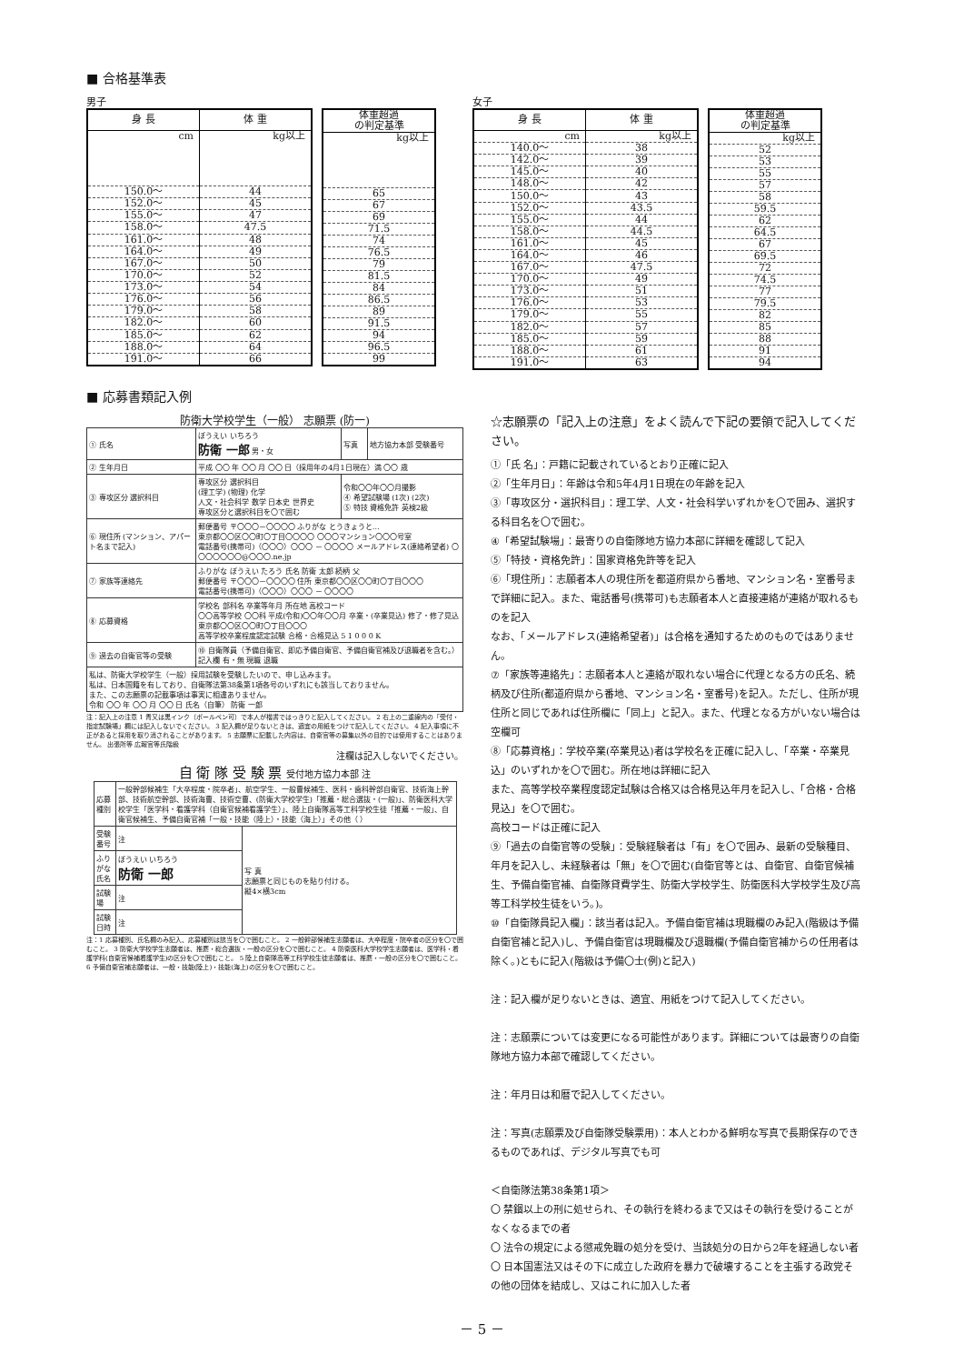■ 合格基準表
男子
| 身 長 | 体 重 |
| --- | --- |
| cm | kg以上 |
| 150.0～ | 44 |
| 152.0～ | 45 |
| 155.0～ | 47 |
| 158.0～ | 47.5 |
| 161.0～ | 48 |
| 164.0～ | 49 |
| 167.0～ | 50 |
| 170.0～ | 52 |
| 173.0～ | 54 |
| 176.0～ | 56 |
| 179.0～ | 58 |
| 182.0～ | 60 |
| 185.0～ | 62 |
| 188.0～ | 64 |
| 191.0～ | 66 |
| 体重超過 の判定基準 |
| --- |
| kg以上 |
| 65 |
| 67 |
| 69 |
| 71.5 |
| 74 |
| 76.5 |
| 79 |
| 81.5 |
| 84 |
| 86.5 |
| 89 |
| 91.5 |
| 94 |
| 96.5 |
| 99 |
女子
| 身 長 | 体 重 |
| --- | --- |
| cm | kg以上 |
| 140.0～ | 38 |
| 142.0～ | 39 |
| 145.0～ | 40 |
| 148.0～ | 42 |
| 150.0～ | 43 |
| 152.0～ | 43.5 |
| 155.0～ | 44 |
| 158.0～ | 44.5 |
| 161.0～ | 45 |
| 164.0～ | 46 |
| 167.0～ | 47.5 |
| 170.0～ | 49 |
| 173.0～ | 51 |
| 176.0～ | 53 |
| 179.0～ | 55 |
| 182.0～ | 57 |
| 185.0～ | 59 |
| 188.0～ | 61 |
| 191.0～ | 63 |
| 体重超過 の判定基準 |
| --- |
| kg以上 |
| 52 |
| 53 |
| 55 |
| 57 |
| 58 |
| 59.5 |
| 62 |
| 64.5 |
| 67 |
| 69.5 |
| 72 |
| 74.5 |
| 77 |
| 79.5 |
| 82 |
| 85 |
| 88 |
| 91 |
| 94 |
■ 応募書類記入例
防衛大学校学生（一般） 志願票 (防一)
| ① 氏名 | ぼうえい いちろう 防衛 一郎 男・女 | 写真 | 地方協力本部 受験番号 |
| ② 生年月日 | 平成 〇〇 年 〇〇 月 〇〇 日（採用年の4月1日現在）満 〇〇 歳 | | |
| ③ 専攻区分 選択科目 | 専攻区分 選択科目 (理工学) (物理) 化学 人文・社会科学 数学 日本史 世界史 専攻区分と選択科目を〇で囲む | 令和〇〇年〇〇月撮影 ④ 希望試験場 (1次) (2次) ⑤ 特技 資格免許 英検2級 | |
| ⑥ 現住所 (マンション、アパート名まで記入) | 郵便番号 〒〇〇〇－〇〇〇〇 ふりがな とうきょうと… 東京都〇〇区〇〇町〇丁目〇〇〇〇 〇〇〇マンション〇〇〇号室 電話番号(携帯可)（〇〇〇）〇〇〇 － 〇〇〇〇 メールアドレス(連絡希望者) 〇〇〇〇〇〇〇@〇〇〇.ne.jp | | |
| ⑦ 家族等連絡先 | ふりがな ぼうえい たろう 氏名 防衛 太郎 続柄 父 郵便番号 〒〇〇〇－〇〇〇〇 住所 東京都〇〇区〇〇町〇丁目〇〇〇 電話番号(携帯可)（〇〇〇）〇〇〇 － 〇〇〇〇 | | |
| ⑧ 応募資格 | 学校名 部科名 卒業等年月 所在地 高校コード 〇〇高等学校 〇〇科 平成(令和)〇〇年〇〇月 卒業・(卒業見込) 修了・修了見込 東京都〇〇区〇〇町〇丁目〇〇〇 高等学校卒業程度認定試験 合格・合格見込 5 1 0 0 0 K | | |
| ⑨ 過去の自衛官等の受験 | ⑩ 自衛隊員（予備自衛官、即応予備自衛官、予備自衛官補及び退職者を含む。）記入欄 有・無 現職 退職 | | |
| 私は、防衛大学校学生（一般）採用試験を受験したいので、申し込みます。 私は、日本国籍を有しており、自衛隊法第38条第1項各号のいずれにも該当しておりません。 また、この志願票の記載事項は事実に相違ありません。 令和 〇〇 年 〇〇 月 〇〇 日 氏名（自筆） 防衛 一郎 | | | |
注：記入上の注意 1 青又は黒インク（ボールペン可）で本人が楷書ではっきりと記入してください。 2 右上の二重線内の「受付・指定試験場」欄には記入しないでください。 3 記入欄が足りないときは、適宜の用紙をつけて記入してください。 4 記入事項に不正があると採用を取り消されることがあります。 5 志願票に記載した内容は、自衛官等の募集以外の目的では使用することはありません。 出張所等 広報官等氏階級
注欄は記入しないでください。
自 衛 隊 受 験 票 受付地方協力本部 注
| 応募種別 | 一般幹部候補生「大卒程度・院卒者」、航空学生、一般曹候補生、医科・歯科幹部自衛官、技術海上幹部、技術航空幹部、技術海曹、技術空曹、(防衛大学校学生)「推薦・総合選抜・(一般)」、防衛医科大学校学生「医学科・看護学科（自衛官候補看護学生）」、陸上自衛隊高等工科学校生徒「推薦・一般」、自衛官候補生、予備自衛官補「一般・技能（陸上）・技能（海上）」その他（ ） | |
| 受験番号 | 注 | 写 真 志願票と同じものを貼り付ける。 縦4×横3cm |
| ふりがな 氏名 | ぼうえい いちろう 防衛 一郎 | |
| 試験場 | 注 | |
| 試験日時 | 注 | |
注：1 応募種別、氏名欄のみ記入、応募種別は該当を〇で囲むこと。 2 一般幹部候補生志願者は、大卒程度・院卒者の区分を〇で囲むこと。 3 防衛大学校学生志願者は、推薦・総合選抜・一般の区分を〇で囲むこと。 4 防衛医科大学校学生志願者は、医学科・看護学科(自衛官候補看護学生)の区分を〇で囲むこと。 5 陸上自衛隊高等工科学校生徒志願者は、推薦・一般の区分を〇で囲むこと。 6 予備自衛官補志願者は、一般・技能(陸上)・技能(海上)の区分を〇で囲むこと。
☆志願票の「記入上の注意」をよく読んで下記の要領で記入してください。
①「氏 名」：戸籍に記載されているとおり正確に記入
②「生年月日」：年齢は令和5年4月1日現在の年齢を記入
③「専攻区分・選択科目」：理工学、人文・社会科学いずれかを〇で囲み、選択する科目名を〇で囲む。
④「希望試験場」：最寄りの自衛隊地方協力本部に詳細を確認して記入
⑤「特技・資格免許」：国家資格免許等を記入
⑥「現住所」：志願者本人の現住所を都道府県から番地、マンション名・室番号まで詳細に記入。また、電話番号(携帯可)も志願者本人と直接連絡が連絡が取れるものを記入
なお、「メールアドレス(連絡希望者)」は合格を通知するためのものではありません。
⑦「家族等連絡先」：志願者本人と連絡が取れない場合に代理となる方の氏名、続柄及び住所(都道府県から番地、マンション名・室番号)を記入。ただし、住所が現住所と同じであれば住所欄に「同上」と記入。また、代理となる方がいない場合は空欄可
⑧「応募資格」：学校卒業(卒業見込)者は学校名を正確に記入し、「卒業・卒業見込」のいずれかを〇で囲む。所在地は詳細に記入
また、高等学校卒業程度認定試験は合格又は合格見込年月を記入し、「合格・合格見込」を〇で囲む。
高校コードは正確に記入
⑨「過去の自衛官等の受験」：受験経験者は「有」を〇で囲み、最新の受験種目、年月を記入し、未経験者は「無」を〇で囲む(自衛官等とは、自衛官、自衛官候補生、予備自衛官補、自衛隊貸費学生、防衛大学校学生、防衛医科大学校学生及び高等工科学校生徒をいう。)。
⑩「自衛隊員記入欄」：該当者は記入。予備自衛官補は現職欄のみ記入(階級は予備自衛官補と記入)し、予備自衛官は現職欄及び退職欄(予備自衛官補からの任用者は除く。)ともに記入(階級は予備〇士(例)と記入)
注：記入欄が足りないときは、適宜、用紙をつけて記入してください。
注：志願票については変更になる可能性があります。詳細については最寄りの自衛隊地方協力本部で確認してください。
注：年月日は和暦で記入してください。
注：写真(志願票及び自衛隊受験票用)：本人とわかる鮮明な写真で長期保存のできるものであれば、デジタル写真でも可
＜自衛隊法第38条第1項＞
〇 禁錮以上の刑に処せられ、その執行を終わるまで又はその執行を受けることがなくなるまでの者
〇 法令の規定による懲戒免職の処分を受け、当該処分の日から2年を経過しない者
〇 日本国憲法又はその下に成立した政府を暴力で破壊することを主張する政党その他の団体を結成し、又はこれに加入した者
－ 5 －